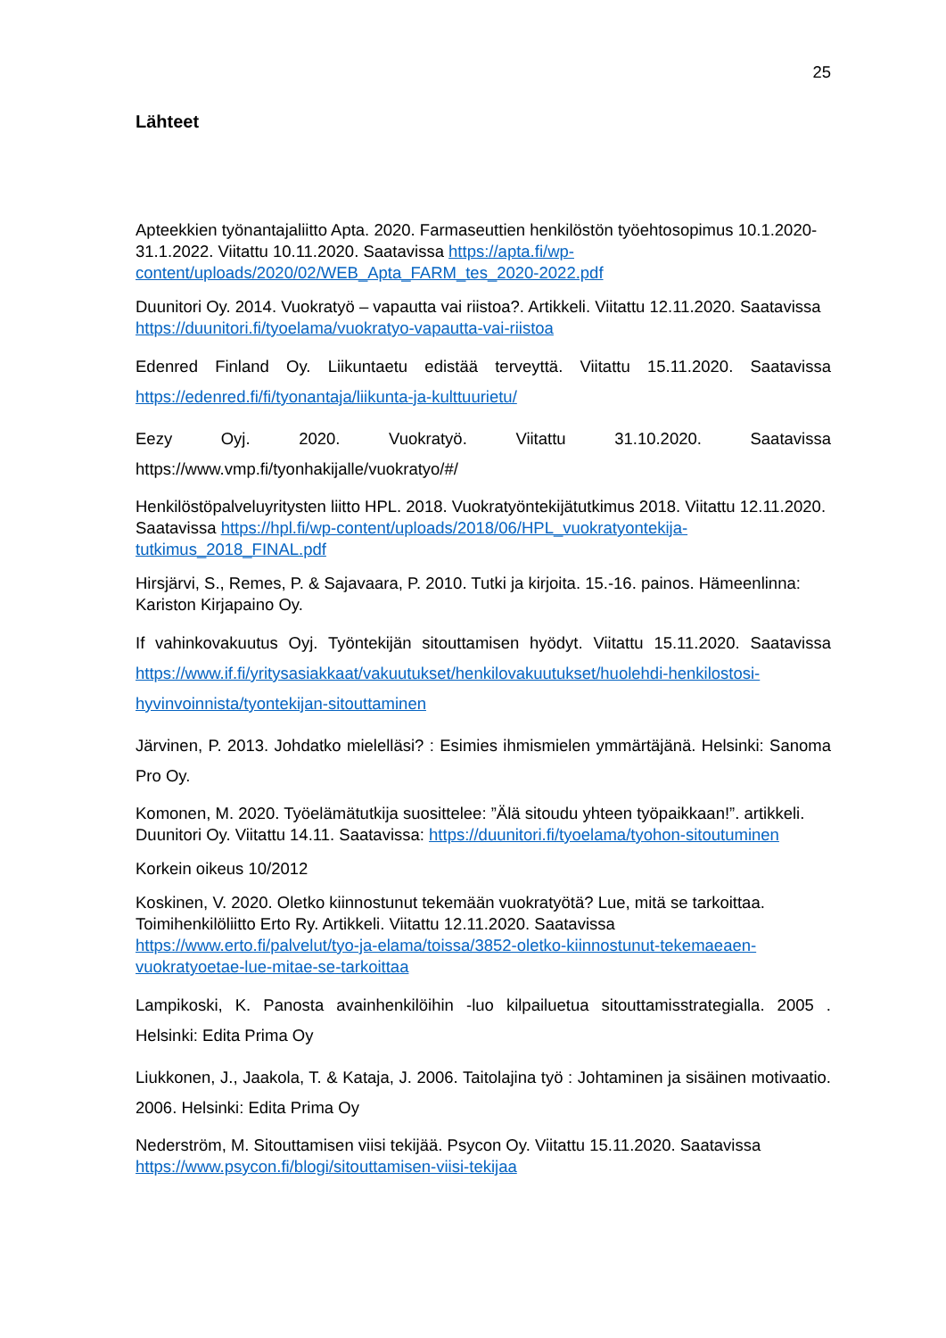25
Lähteet
Apteekkien työnantajaliitto Apta. 2020. Farmaseuttien henkilöstön työehtosopimus 10.1.2020-31.1.2022. Viitattu 10.11.2020. Saatavissa https://apta.fi/wp-content/uploads/2020/02/WEB_Apta_FARM_tes_2020-2022.pdf
Duunitori Oy. 2014. Vuokratyö – vapautta vai riistoa?. Artikkeli. Viitattu 12.11.2020. Saatavissa https://duunitori.fi/tyoelama/vuokratyo-vapautta-vai-riistoa
Edenred Finland Oy. Liikuntaetu edistää terveyttä. Viitattu 15.11.2020. Saatavissa https://edenred.fi/fi/tyonantaja/liikunta-ja-kulttuurietu/
Eezy Oyj. 2020. Vuokratyö. Viitattu 31.10.2020. Saatavissa https://www.vmp.fi/tyonhakijalle/vuokratyo/#/
Henkilöstöpalveluyritysten liitto HPL. 2018. Vuokratyöntekijätutkimus 2018. Viitattu 12.11.2020. Saatavissa https://hpl.fi/wp-content/uploads/2018/06/HPL_vuokratyontekija-tutkimus_2018_FINAL.pdf
Hirsjärvi, S., Remes, P. & Sajavaara, P. 2010. Tutki ja kirjoita. 15.-16. painos. Hämeenlinna: Kariston Kirjapaino Oy.
If vahinkovakuutus Oyj. Työntekijän sitouttamisen hyödyt. Viitattu 15.11.2020. Saatavissa https://www.if.fi/yritysasiakkaat/vakuutukset/henkilovakuutukset/huolehdi-henkilostosi-hyvinvoinnista/tyontekijan-sitouttaminen
Järvinen, P. 2013. Johdatko mielelläsi? : Esimies ihmismielen ymmärtäjänä. Helsinki: Sanoma Pro Oy.
Komonen, M. 2020. Työelämätutkija suosittelee: ”Älä sitoudu yhteen työpaikkaan!”. artikkeli. Duunitori Oy. Viitattu 14.11. Saatavissa: https://duunitori.fi/tyoelama/tyohon-sitoutuminen
Korkein oikeus 10/2012
Koskinen, V. 2020. Oletko kiinnostunut tekemään vuokratyötä? Lue, mitä se tarkoittaa. Toimihenkilöliitto Erto Ry. Artikkeli. Viitattu 12.11.2020. Saatavissa https://www.erto.fi/palvelut/tyo-ja-elama/toissa/3852-oletko-kiinnostunut-tekemaeaen-vuokratyoetae-lue-mitae-se-tarkoittaa
Lampikoski, K. Panosta avainhenkilöihin -luo kilpailuetua sitouttamisstrategialla. 2005 . Helsinki: Edita Prima Oy
Liukkonen, J., Jaakola, T. & Kataja, J. 2006. Taitolajina työ : Johtaminen ja sisäinen motivaatio. 2006. Helsinki: Edita Prima Oy
Nederström, M. Sitouttamisen viisi tekijää. Psycon Oy. Viitattu 15.11.2020. Saatavissa https://www.psycon.fi/blogi/sitouttamisen-viisi-tekijaa